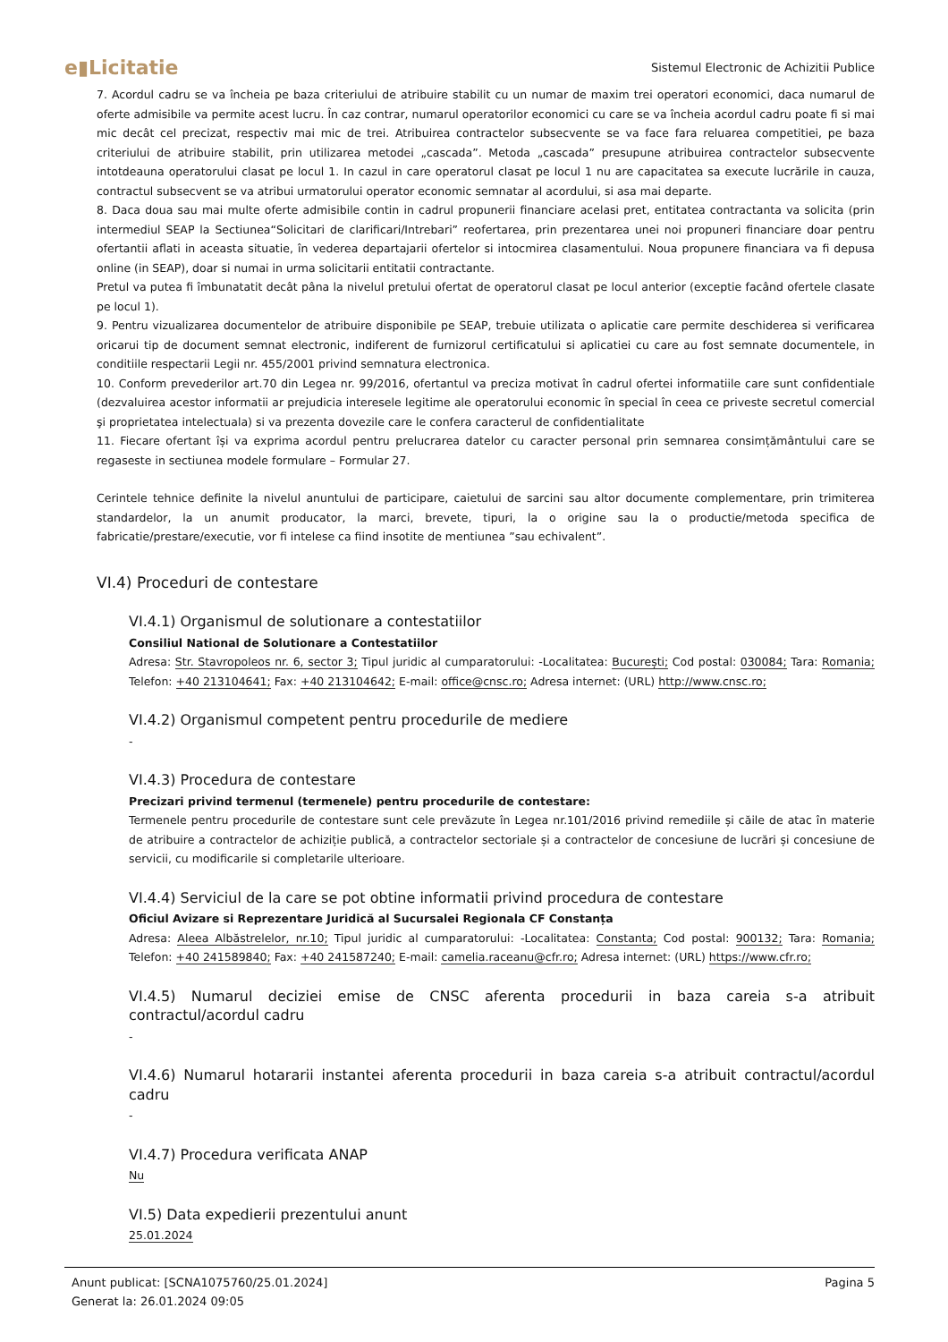e▮Licitatie
Sistemul Electronic de Achizitii Publice
7. Acordul cadru se va încheia pe baza criteriului de atribuire stabilit cu un numar de maxim trei operatori economici, daca numarul de oferte admisibile va permite acest lucru. În caz contrar, numarul operatorilor economici cu care se va încheia acordul cadru poate fi si mai mic decât cel precizat, respectiv mai mic de trei. Atribuirea contractelor subsecvente se va face fara reluarea competitiei, pe baza criteriului de atribuire stabilit, prin utilizarea metodei „cascada”. Metoda „cascada” presupune atribuirea contractelor subsecvente intotdeauna operatorului clasat pe locul 1. In cazul in care operatorul clasat pe locul 1 nu are capacitatea sa execute lucrările in cauza, contractul subsecvent se va atribui urmatorului operator economic semnatar al acordului, si asa mai departe.
8. Daca doua sau mai multe oferte admisibile contin in cadrul propunerii financiare acelasi pret, entitatea contractanta va solicita (prin intermediul SEAP la Sectiunea“Solicitari de clarificari/Intrebari” reofertarea, prin prezentarea unei noi propuneri financiare doar pentru ofertantii aflati in aceasta situatie, în vederea departajarii ofertelor si intocmirea clasamentului. Noua propunere financiara va fi depusa online (in SEAP), doar si numai in urma solicitarii entitatii contractante.
Pretul va putea fi îmbunatatit decât pâna la nivelul pretului ofertat de operatorul clasat pe locul anterior (exceptie facând ofertele clasate pe locul 1).
9. Pentru vizualizarea documentelor de atribuire disponibile pe SEAP, trebuie utilizata o aplicatie care permite deschiderea si verificarea oricarui tip de document semnat electronic, indiferent de furnizorul certificatului si aplicatiei cu care au fost semnate documentele, in conditiile respectarii Legii nr. 455/2001 privind semnatura electronica.
10. Conform prevederilor art.70 din Legea nr. 99/2016, ofertantul va preciza motivat în cadrul ofertei informatiile care sunt confidentiale (dezvaluirea acestor informatii ar prejudicia interesele legitime ale operatorului economic în special în ceea ce priveste secretul comercial şi proprietatea intelectuala) si va prezenta dovezile care le confera caracterul de confidentialitate
11. Fiecare ofertant își va exprima acordul pentru prelucrarea datelor cu caracter personal prin semnarea consimțământului care se regaseste in sectiunea modele formulare – Formular 27.
Cerintele tehnice definite la nivelul anuntului de participare, caietului de sarcini sau altor documente complementare, prin trimiterea standardelor, la un anumit producator, la marci, brevete, tipuri, la o origine sau la o productie/metoda specifica de fabricatie/prestare/executie, vor fi intelese ca fiind insotite de mentiunea ”sau echivalent”.
VI.4) Proceduri de contestare
VI.4.1) Organismul de solutionare a contestatiilor
Consiliul National de Solutionare a Contestatiilor
Adresa: Str. Stavropoleos nr. 6, sector 3; Tipul juridic al cumparatorului: -Localitatea: București; Cod postal: 030084; Tara: Romania; Telefon: +40 213104641; Fax: +40 213104642; E-mail: office@cnsc.ro; Adresa internet: (URL) http://www.cnsc.ro;
VI.4.2) Organismul competent pentru procedurile de mediere
-
VI.4.3) Procedura de contestare
Precizari privind termenul (termenele) pentru procedurile de contestare:
Termenele pentru procedurile de contestare sunt cele prevăzute în Legea nr.101/2016 privind remediile și căile de atac în materie de atribuire a contractelor de achiziție publică, a contractelor sectoriale și a contractelor de concesiune de lucrări și concesiune de servicii, cu modificarile si completarile ulterioare.
VI.4.4) Serviciul de la care se pot obtine informatii privind procedura de contestare
Oficiul Avizare si Reprezentare Juridică al Sucursalei Regionala CF Constanța
Adresa: Aleea Albăstrelelor, nr.10; Tipul juridic al cumparatorului: -Localitatea: Constanta; Cod postal: 900132; Tara: Romania; Telefon: +40 241589840; Fax: +40 241587240; E-mail: camelia.raceanu@cfr.ro; Adresa internet: (URL) https://www.cfr.ro;
VI.4.5) Numarul deciziei emise de CNSC aferenta procedurii in baza careia s-a atribuit contractul/acordul cadru
-
VI.4.6) Numarul hotararii instantei aferenta procedurii in baza careia s-a atribuit contractul/acordul cadru
-
VI.4.7) Procedura verificata ANAP
Nu
VI.5) Data expedierii prezentului anunt
25.01.2024
Anunt publicat: [SCNA1075760/25.01.2024]
Generat la: 26.01.2024 09:05
Pagina 5